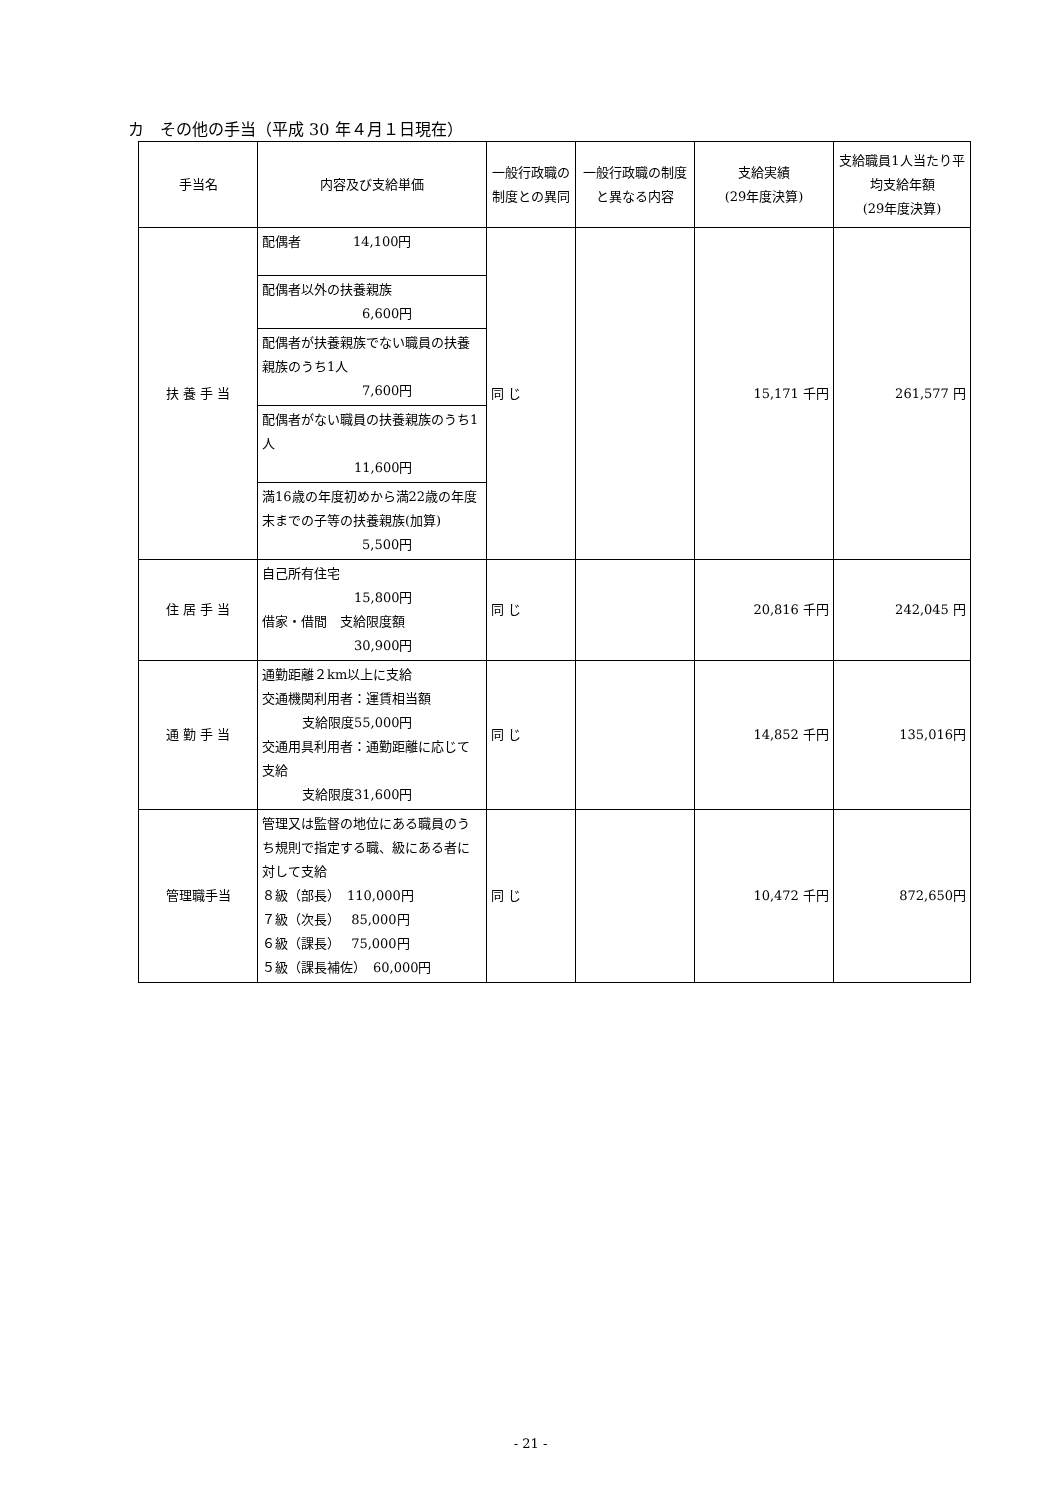カ　その他の手当（平成 30 年４月１日現在）
| 手当名 | 内容及び支給単価 | 一般行政職の制度との異同 | 一般行政職の制度と異なる内容 | 支給実績 (29年度決算) | 支給職員1人当たり平均支給年額 (29年度決算) |
| --- | --- | --- | --- | --- | --- |
| 扶 養 手 当 | 配偶者 14,100円 | 同 じ | | 15,171 千円 | 261,577 円 |
| | 配偶者以外の扶養親族 6,600円 | | | | |
| | 配偶者が扶養親族でない職員の扶養親族のうち1人 7,600円 | | | | |
| | 配偶者がない職員の扶養親族のうち1人 11,600円 | | | | |
| | 満16歳の年度初めから満22歳の年度末までの子等の扶養親族(加算) 5,500円 | | | | |
| 住 居 手 当 | 自己所有住宅 15,800円 借家・借間 支給限度額 30,900円 | 同 じ | | 20,816 千円 | 242,045 円 |
| 通 勤 手 当 | 通勤距離２km以上に支給 交通機関利用者：運賃相当額 支給限度55,000円 交通用具利用者：通勤距離に応じて支給 支給限度31,600円 | 同 じ | | 14,852 千円 | 135,016円 |
| 管理職手当 | 管理又は監督の地位にある職員のうち規則で指定する職、級にある者に対して支給 ８級（部長） 110,000円 ７級（次長） 85,000円 ６級（課長） 75,000円 ５級（課長補佐） 60,000円 | 同 じ | | 10,472 千円 | 872,650円 |
- 21 -